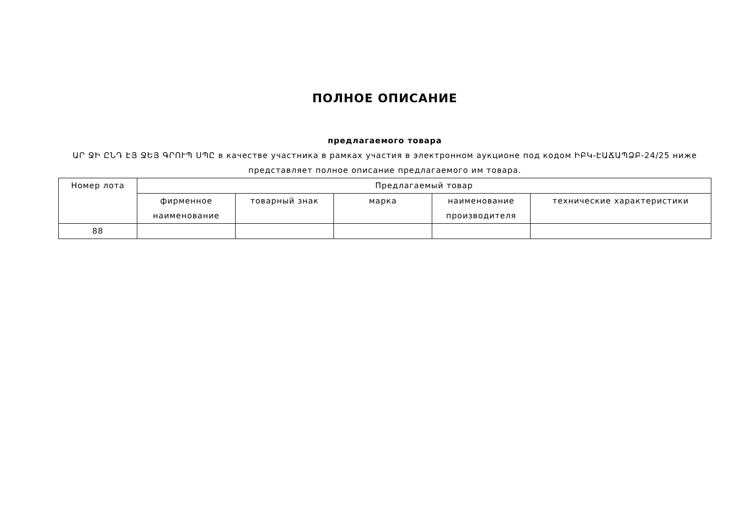ПОЛНОЕ ОПИСАНИЕ
предлагаемого товара
ԱՐ ՋԻ ԸՆԴ ԷՅ ՋԵՅ ԳՐՈՒՊ ՍՊԸ в качестве участника в рамках участия в электронном аукционе под кодом ԻԲԿ-ԷԱՃԱՊՁԲ-24/25 ниже представляет полное описание предлагаемого им товара.
| Номер лота | Предлагаемый товар | | | | |
| --- | --- | --- | --- | --- | --- |
| | фирменное наименование | товарный знак | марка | наименование производителя | технические характеристики |
| 88 | | | | | |